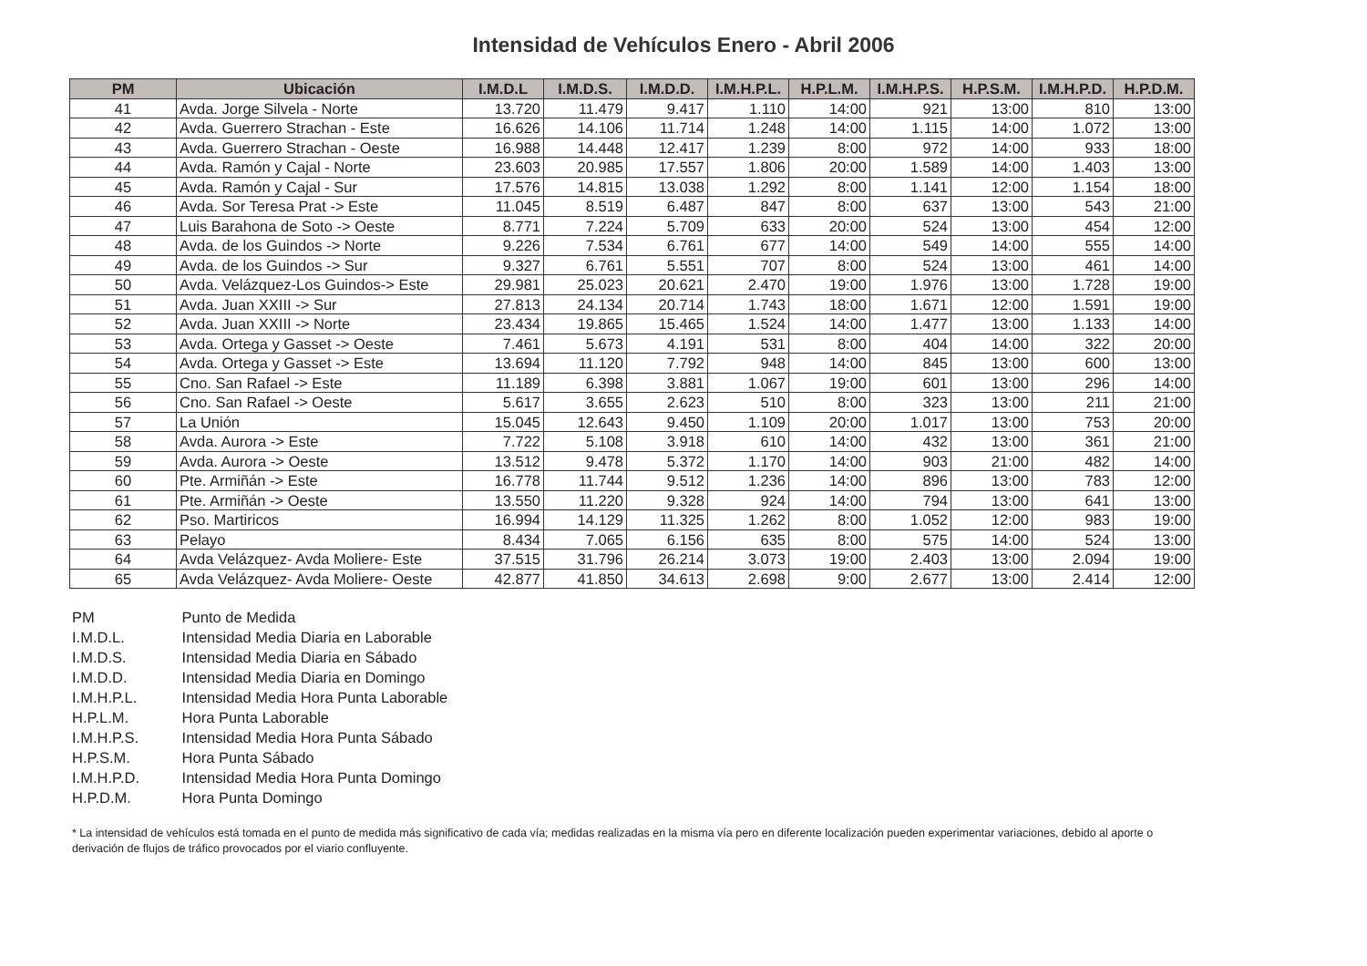Intensidad de Vehículos Enero - Abril 2006
| PM | Ubicación | I.M.D.L | I.M.D.S. | I.M.D.D. | I.M.H.P.L. | H.P.L.M. | I.M.H.P.S. | H.P.S.M. | I.M.H.P.D. | H.P.D.M. |
| --- | --- | --- | --- | --- | --- | --- | --- | --- | --- | --- |
| 41 | Avda. Jorge Silvela - Norte | 13.720 | 11.479 | 9.417 | 1.110 | 14:00 | 921 | 13:00 | 810 | 13:00 |
| 42 | Avda. Guerrero Strachan - Este | 16.626 | 14.106 | 11.714 | 1.248 | 14:00 | 1.115 | 14:00 | 1.072 | 13:00 |
| 43 | Avda. Guerrero Strachan - Oeste | 16.988 | 14.448 | 12.417 | 1.239 | 8:00 | 972 | 14:00 | 933 | 18:00 |
| 44 | Avda. Ramón y Cajal - Norte | 23.603 | 20.985 | 17.557 | 1.806 | 20:00 | 1.589 | 14:00 | 1.403 | 13:00 |
| 45 | Avda. Ramón y Cajal - Sur | 17.576 | 14.815 | 13.038 | 1.292 | 8:00 | 1.141 | 12:00 | 1.154 | 18:00 |
| 46 | Avda. Sor Teresa Prat -> Este | 11.045 | 8.519 | 6.487 | 847 | 8:00 | 637 | 13:00 | 543 | 21:00 |
| 47 | Luis Barahona de Soto -> Oeste | 8.771 | 7.224 | 5.709 | 633 | 20:00 | 524 | 13:00 | 454 | 12:00 |
| 48 | Avda. de los Guindos -> Norte | 9.226 | 7.534 | 6.761 | 677 | 14:00 | 549 | 14:00 | 555 | 14:00 |
| 49 | Avda. de los Guindos -> Sur | 9.327 | 6.761 | 5.551 | 707 | 8:00 | 524 | 13:00 | 461 | 14:00 |
| 50 | Avda. Velázquez-Los Guindos-> Este | 29.981 | 25.023 | 20.621 | 2.470 | 19:00 | 1.976 | 13:00 | 1.728 | 19:00 |
| 51 | Avda. Juan XXIII -> Sur | 27.813 | 24.134 | 20.714 | 1.743 | 18:00 | 1.671 | 12:00 | 1.591 | 19:00 |
| 52 | Avda. Juan XXIII -> Norte | 23.434 | 19.865 | 15.465 | 1.524 | 14:00 | 1.477 | 13:00 | 1.133 | 14:00 |
| 53 | Avda. Ortega y Gasset -> Oeste | 7.461 | 5.673 | 4.191 | 531 | 8:00 | 404 | 14:00 | 322 | 20:00 |
| 54 | Avda. Ortega y Gasset -> Este | 13.694 | 11.120 | 7.792 | 948 | 14:00 | 845 | 13:00 | 600 | 13:00 |
| 55 | Cno. San Rafael -> Este | 11.189 | 6.398 | 3.881 | 1.067 | 19:00 | 601 | 13:00 | 296 | 14:00 |
| 56 | Cno. San Rafael -> Oeste | 5.617 | 3.655 | 2.623 | 510 | 8:00 | 323 | 13:00 | 211 | 21:00 |
| 57 | La Unión | 15.045 | 12.643 | 9.450 | 1.109 | 20:00 | 1.017 | 13:00 | 753 | 20:00 |
| 58 | Avda. Aurora -> Este | 7.722 | 5.108 | 3.918 | 610 | 14:00 | 432 | 13:00 | 361 | 21:00 |
| 59 | Avda. Aurora -> Oeste | 13.512 | 9.478 | 5.372 | 1.170 | 14:00 | 903 | 21:00 | 482 | 14:00 |
| 60 | Pte. Armiñán -> Este | 16.778 | 11.744 | 9.512 | 1.236 | 14:00 | 896 | 13:00 | 783 | 12:00 |
| 61 | Pte. Armiñán -> Oeste | 13.550 | 11.220 | 9.328 | 924 | 14:00 | 794 | 13:00 | 641 | 13:00 |
| 62 | Pso. Martiricos | 16.994 | 14.129 | 11.325 | 1.262 | 8:00 | 1.052 | 12:00 | 983 | 19:00 |
| 63 | Pelayo | 8.434 | 7.065 | 6.156 | 635 | 8:00 | 575 | 14:00 | 524 | 13:00 |
| 64 | Avda Velázquez- Avda Moliere- Este | 37.515 | 31.796 | 26.214 | 3.073 | 19:00 | 2.403 | 13:00 | 2.094 | 19:00 |
| 65 | Avda Velázquez- Avda Moliere- Oeste | 42.877 | 41.850 | 34.613 | 2.698 | 9:00 | 2.677 | 13:00 | 2.414 | 12:00 |
PM Punto de Medida
I.M.D.L. Intensidad Media Diaria en Laborable
I.M.D.S. Intensidad Media Diaria en Sábado
I.M.D.D. Intensidad Media Diaria en Domingo
I.M.H.P.L. Intensidad Media Hora Punta Laborable
H.P.L.M. Hora Punta Laborable
I.M.H.P.S. Intensidad Media Hora Punta Sábado
H.P.S.M. Hora Punta Sábado
I.M.H.P.D. Intensidad Media Hora Punta Domingo
H.P.D.M. Hora Punta Domingo
* La intensidad de vehículos está tomada en el punto de medida más significativo de cada vía; medidas realizadas en la misma vía pero en diferente localización pueden experimentar variaciones, debido al aporte o derivación de flujos de tráfico provocados por el viario confluyente.